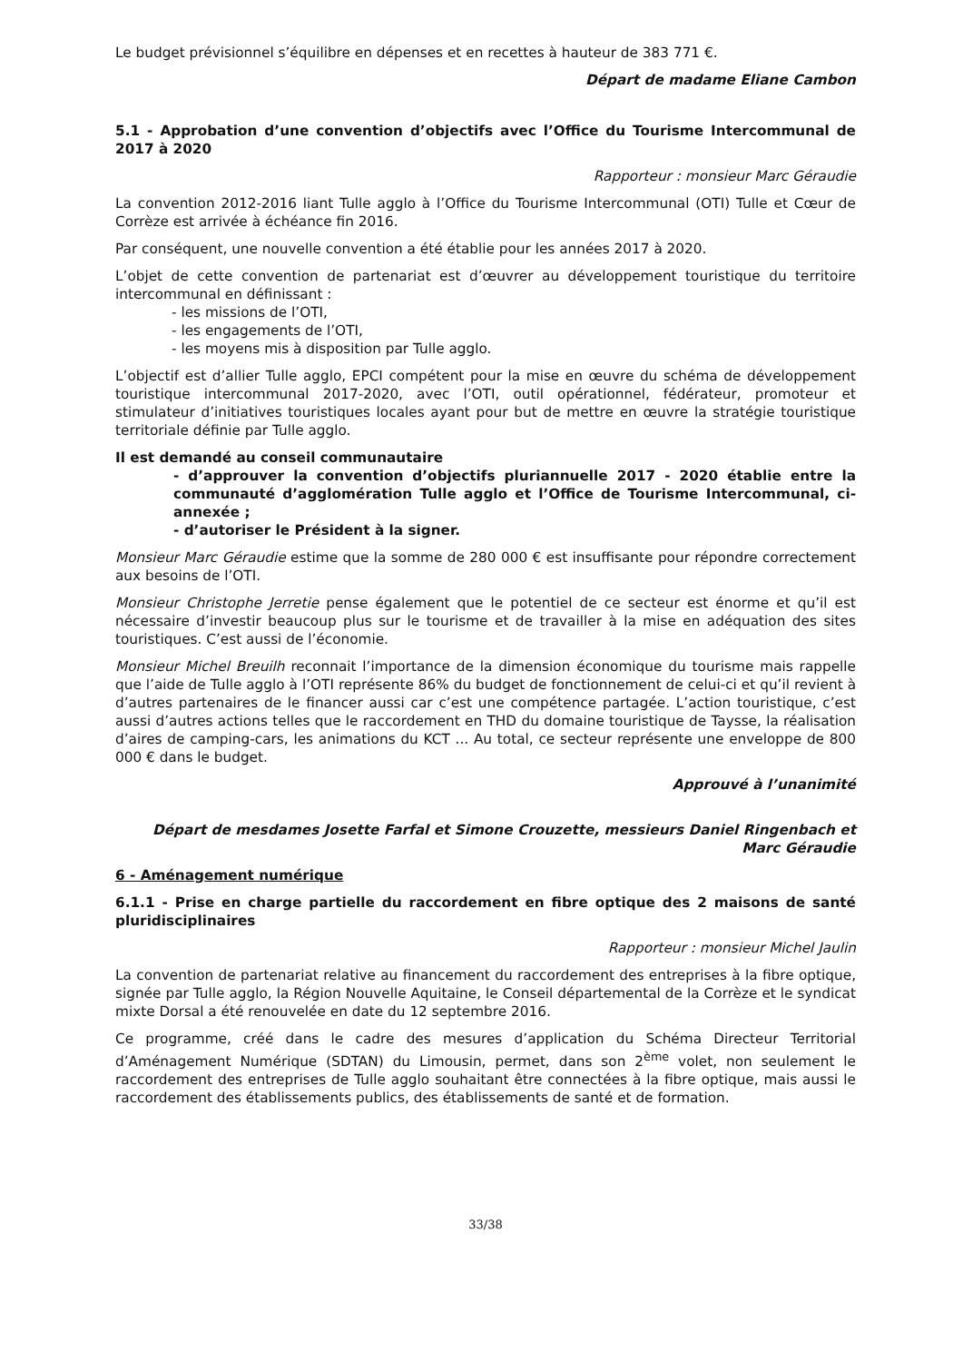Le budget prévisionnel s’équilibre en dépenses et en recettes à hauteur de 383 771 €.
Départ de madame Eliane Cambon
5.1 - Approbation d’une convention d’objectifs avec l’Office du Tourisme Intercommunal de 2017 à 2020
Rapporteur : monsieur Marc Géraudie
La convention 2012-2016 liant Tulle agglo à l’Office du Tourisme Intercommunal (OTI) Tulle et Cœur de Corrèze est arrivée à échéance fin 2016.
Par conséquent, une nouvelle convention a été établie pour les années 2017 à 2020.
L’objet de cette convention de partenariat est d’œuvrer au développement touristique du territoire intercommunal en définissant :
- les missions de l’OTI,
- les engagements de l’OTI,
- les moyens mis à disposition par Tulle agglo.
L’objectif est d’allier Tulle agglo, EPCI compétent pour la mise en œuvre du schéma de développement touristique intercommunal 2017-2020, avec l’OTI, outil opérationnel, fédérateur, promoteur et stimulateur d’initiatives touristiques locales ayant pour but de mettre en œuvre la stratégie touristique territoriale définie par Tulle agglo.
Il est demandé au conseil communautaire
- d’approuver la convention d’objectifs pluriannuelle 2017 - 2020 établie entre la communauté d’agglomération Tulle agglo et l’Office de Tourisme Intercommunal, ci-annexée ;
- d’autoriser le Président à la signer.
Monsieur Marc Géraudie estime que la somme de 280 000 € est insuffisante pour répondre correctement aux besoins de l’OTI.
Monsieur Christophe Jerretie pense également que le potentiel de ce secteur est énorme et qu’il est nécessaire d’investir beaucoup plus sur le tourisme et de travailler à la mise en adéquation des sites touristiques. C’est aussi de l’économie.
Monsieur Michel Breuilh reconnait l’importance de la dimension économique du tourisme mais rappelle que l’aide de Tulle agglo à l’OTI représente 86% du budget de fonctionnement de celui-ci et qu’il revient à d’autres partenaires de le financer aussi car c’est une compétence partagée. L’action touristique, c’est aussi d’autres actions telles que le raccordement en THD du domaine touristique de Taysse, la réalisation d’aires de camping-cars, les animations du KCT ... Au total, ce secteur représente une enveloppe de 800 000 € dans le budget.
Approuvé à l’unanimité
Départ de mesdames Josette Farfal et Simone Crouzette, messieurs Daniel Ringenbach et
Marc Géraudie
6 - Aménagement numérique
6.1.1 - Prise en charge partielle du raccordement en fibre optique des 2 maisons de santé pluridisciplinaires
Rapporteur : monsieur Michel Jaulin
La convention de partenariat relative au financement du raccordement des entreprises à la fibre optique, signée par Tulle agglo, la Région Nouvelle Aquitaine, le Conseil départemental de la Corrèze et le syndicat mixte Dorsal a été renouvelée en date du 12 septembre 2016.
Ce programme, créé dans le cadre des mesures d’application du Schéma Directeur Territorial d’Aménagement Numérique (SDTAN) du Limousin, permet, dans son 2<sup>ème</sup> volet, non seulement le raccordement des entreprises de Tulle agglo souhaitant être connectées à la fibre optique, mais aussi le raccordement des établissements publics, des établissements de santé et de formation.
33/38